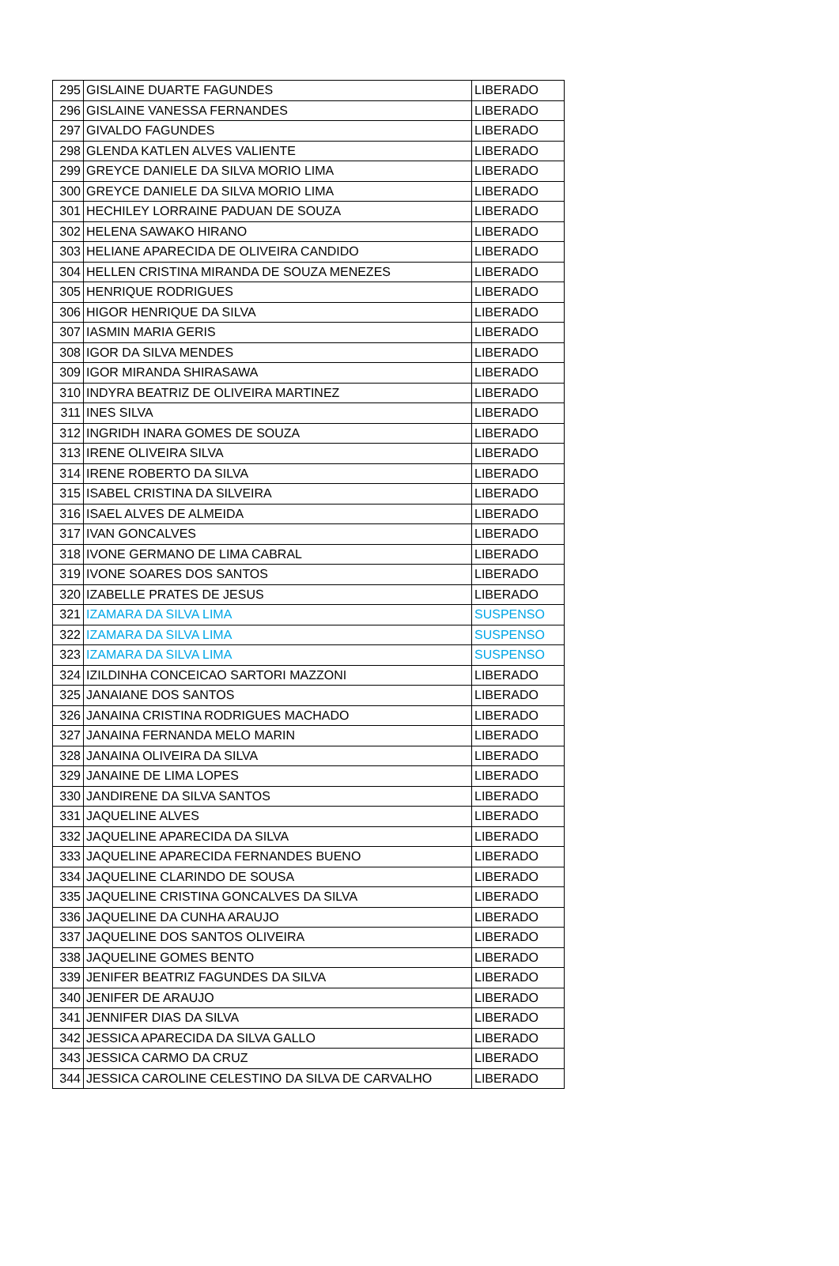| 295 | GISLAINE DUARTE FAGUNDES | LIBERADO |
| 296 | GISLAINE VANESSA FERNANDES | LIBERADO |
| 297 | GIVALDO FAGUNDES | LIBERADO |
| 298 | GLENDA KATLEN ALVES VALIENTE | LIBERADO |
| 299 | GREYCE DANIELE DA SILVA MORIO LIMA | LIBERADO |
| 300 | GREYCE DANIELE DA SILVA MORIO LIMA | LIBERADO |
| 301 | HECHILEY LORRAINE PADUAN DE SOUZA | LIBERADO |
| 302 | HELENA SAWAKO HIRANO | LIBERADO |
| 303 | HELIANE APARECIDA DE OLIVEIRA CANDIDO | LIBERADO |
| 304 | HELLEN CRISTINA MIRANDA DE SOUZA MENEZES | LIBERADO |
| 305 | HENRIQUE RODRIGUES | LIBERADO |
| 306 | HIGOR HENRIQUE DA SILVA | LIBERADO |
| 307 | IASMIN MARIA GERIS | LIBERADO |
| 308 | IGOR DA SILVA MENDES | LIBERADO |
| 309 | IGOR MIRANDA SHIRASAWA | LIBERADO |
| 310 | INDYRA BEATRIZ DE OLIVEIRA MARTINEZ | LIBERADO |
| 311 | INES SILVA | LIBERADO |
| 312 | INGRIDH INARA GOMES DE SOUZA | LIBERADO |
| 313 | IRENE OLIVEIRA SILVA | LIBERADO |
| 314 | IRENE ROBERTO DA SILVA | LIBERADO |
| 315 | ISABEL CRISTINA DA SILVEIRA | LIBERADO |
| 316 | ISAEL ALVES DE ALMEIDA | LIBERADO |
| 317 | IVAN GONCALVES | LIBERADO |
| 318 | IVONE GERMANO DE LIMA CABRAL | LIBERADO |
| 319 | IVONE SOARES DOS SANTOS | LIBERADO |
| 320 | IZABELLE PRATES DE JESUS | LIBERADO |
| 321 | IZAMARA DA SILVA LIMA | SUSPENSO |
| 322 | IZAMARA DA SILVA LIMA | SUSPENSO |
| 323 | IZAMARA DA SILVA LIMA | SUSPENSO |
| 324 | IZILDINHA CONCEICAO SARTORI MAZZONI | LIBERADO |
| 325 | JANAIANE DOS SANTOS | LIBERADO |
| 326 | JANAINA CRISTINA RODRIGUES MACHADO | LIBERADO |
| 327 | JANAINA FERNANDA MELO MARIN | LIBERADO |
| 328 | JANAINA OLIVEIRA DA SILVA | LIBERADO |
| 329 | JANAINE DE LIMA LOPES | LIBERADO |
| 330 | JANDIRENE DA SILVA SANTOS | LIBERADO |
| 331 | JAQUELINE ALVES | LIBERADO |
| 332 | JAQUELINE APARECIDA DA SILVA | LIBERADO |
| 333 | JAQUELINE APARECIDA FERNANDES BUENO | LIBERADO |
| 334 | JAQUELINE CLARINDO DE SOUSA | LIBERADO |
| 335 | JAQUELINE CRISTINA GONCALVES DA SILVA | LIBERADO |
| 336 | JAQUELINE DA CUNHA ARAUJO | LIBERADO |
| 337 | JAQUELINE DOS SANTOS OLIVEIRA | LIBERADO |
| 338 | JAQUELINE GOMES BENTO | LIBERADO |
| 339 | JENIFER BEATRIZ FAGUNDES DA SILVA | LIBERADO |
| 340 | JENIFER DE ARAUJO | LIBERADO |
| 341 | JENNIFER DIAS DA SILVA | LIBERADO |
| 342 | JESSICA APARECIDA DA SILVA GALLO | LIBERADO |
| 343 | JESSICA CARMO DA CRUZ | LIBERADO |
| 344 | JESSICA CAROLINE CELESTINO DA SILVA DE CARVALHO | LIBERADO |